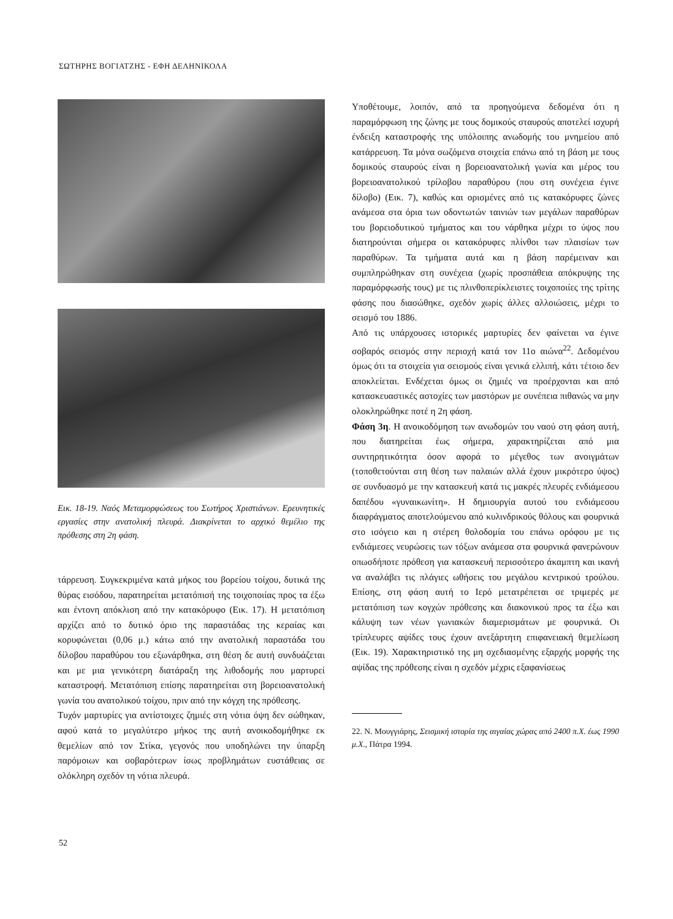ΣΩΤΗΡΗΣ ΒΟΓΙΑΤΖΗΣ - ΕΦΗ ΔΕΛΗΝΙΚΟΛΑ
Εικ. 18-19. Ναός Μεταμορφώσεως του Σωτήρος Χριστιάνων. Ερευνητικές εργασίες στην ανατολική πλευρά. Διακρίνεται το αρχικό θεμέλιο της πρόθεσης στη 2η φάση.
τάρρευση. Συγκεκριμένα κατά μήκος του βορείου τοίχου, δυτικά της θύρας εισόδου, παρατηρείται μετατόπισή της τοιχοποιίας προς τα έξω και έντονη απόκλιση από την κατακόρυφο (Εικ. 17). Η μετατόπιση αρχίζει από το δυτικό όριο της παραστάδας της κεραίας και κορυφώνεται (0,06 μ.) κάτω από την ανατολική παραστάδα του δίλοβου παραθύρου του εξωνάρθηκα, στη θέση δε αυτή συνδυάζεται και με μια γενικότερη διατάραξη της λιθοδομής που μαρτυρεί καταστροφή. Μετατόπιση επίσης παρατηρείται στη βορειοανατολική γωνία του ανατολικού τοίχου, πριν από την κόγχη της πρόθεσης.
Τυχόν μαρτυρίες για αντίστοιχες ζημιές στη νότια όψη δεν σώθηκαν, αφού κατά το μεγαλύτερο μήκος της αυτή ανοικοδομήθηκε εκ θεμελίων από τον Στίκα, γεγονός που υποδηλώνει την ύπαρξη παρόμοιων και σοβαρότερων ίσως προβλημάτων ευστάθειας σε ολόκληρη σχεδόν τη νότια πλευρά.
Υποθέτουμε, λοιπόν, από τα προηγούμενα δεδομένα ότι η παραμόρφωση της ζώνης με τους δομικούς σταυρούς αποτελεί ισχυρή ένδειξη καταστροφής της υπόλοιπης ανωδομής του μνημείου από κατάρρευση. Τα μόνα σωζόμενα στοιχεία επάνω από τη βάση με τους δομικούς σταυρούς είναι η βορειοανατολική γωνία και μέρος του βορειοανατολικού τρίλοβου παραθύρου (που στη συνέχεια έγινε δίλοβο) (Εικ. 7), καθώς και ορισμένες από τις κατακόρυφες ζώνες ανάμεσα στα όρια των οδοντωτών ταινιών των μεγάλων παραθύρων του βορειοδυτικού τμήματος και του νάρθηκα μέχρι το ύψος που διατηρούνται σήμερα οι κατακόρυφες πλίνθοι των πλαισίων των παραθύρων. Τα τμήματα αυτά και η βάση παρέμειναν και συμπληρώθηκαν στη συνέχεια (χωρίς προσπάθεια απόκρυψης της παραμόρφωσής τους) με τις πλινθοπερίκλειστες τοιχοποιίες της τρίτης φάσης που διασώθηκε, σχεδόν χωρίς άλλες αλλοιώσεις, μέχρι το σεισμό του 1886.
Από τις υπάρχουσες ιστορικές μαρτυρίες δεν φαίνεται να έγινε σοβαρός σεισμός στην περιοχή κατά τον 11ο αιώνα<sup>22</sup>. Δεδομένου όμως ότι τα στοιχεία για σεισμούς είναι γενικά ελλιπή, κάτι τέτοιο δεν αποκλείεται. Ενδέχεται όμως οι ζημιές να προέρχονται και από κατασκευαστικές αστοχίες των μαστόρων με συνέπεια πιθανώς να μην ολοκληρώθηκε ποτέ η 2η φάση.
Φάση 3η. Η ανοικοδόμηση των ανωδομών του ναού στη φάση αυτή, που διατηρείται έως σήμερα, χαρακτηρίζεται από μια συντηρητικότητα όσον αφορά το μέγεθος των ανοιγμάτων (τοποθετούνται στη θέση των παλαιών αλλά έχουν μικρότερο ύψος) σε συνδυασμό με την κατασκευή κατά τις μακρές πλευρές ενδιάμεσου δαπέδου «γυναικωνίτη». Η δημιουργία αυτού του ενδιάμεσου διαφράγματος αποτελούμενου από κυλινδρικούς θόλους και φουρνικά στο ισόγειο και η στέρεη θολοδομία του επάνω ορόφου με τις ενδιάμεσες νευρώσεις των τόξων ανάμεσα στα φουρνικά φανερώνουν οπωσδήποτε πρόθεση για κατασκευή περισσότερο άκαμπτη και ικανή να αναλάβει τις πλάγιες ωθήσεις του μεγάλου κεντρικού τρούλου. Επίσης, στη φάση αυτή το Ιερό μετατρέπεται σε τριμερές με μετατόπιση των κογχών πρόθεσης και διακονικού προς τα έξω και κάλυψη των νέων γωνιακών διαμερισμάτων με φουρνικά. Οι τρίπλευρες αψίδες τους έχουν ανεξάρτητη επιφανειακή θεμελίωση (Εικ. 19). Χαρακτηριστικό της μη σχεδιασμένης εξαρχής μορφής της αψίδας της πρόθεσης είναι η σχεδόν μέχρις εξαφανίσεως
22. Ν. Μουγγιάρης, Σεισμική ιστορία της αιγαίας χώρας από 2400 π.Χ. έως 1990 μ.Χ., Πάτρα 1994.
52